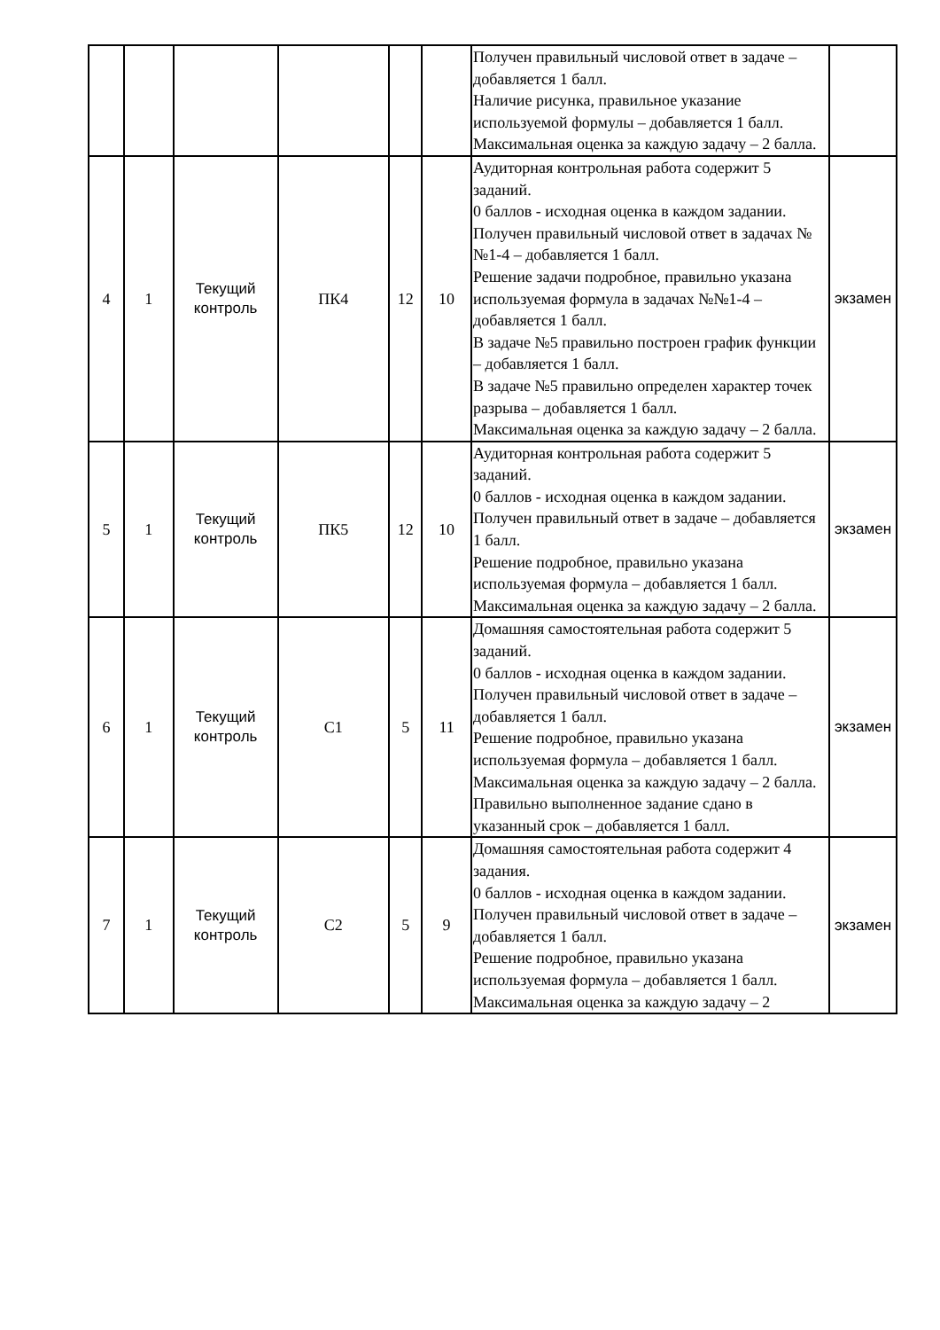| | | | | | | Получен правильный числовой ответ в задаче – добавляется 1 балл. Наличие рисунка, правильное указание используемой формулы – добавляется 1 балл. Максимальная оценка за каждую задачу – 2 балла. | |
| 4 | 1 | Текущий контроль | ПК4 | 12 | 10 | Аудиторная контрольная работа содержит 5 заданий. 0 баллов - исходная оценка в каждом задании. Получен правильный числовой ответ в задачах №№1-4 – добавляется 1 балл. Решение задачи подробное, правильно указана используемая формула в задачах №№1-4 – добавляется 1 балл. В задаче №5 правильно построен график функции – добавляется 1 балл. В задаче №5 правильно определен характер точек разрыва – добавляется 1 балл. Максимальная оценка за каждую задачу – 2 балла. | экзамен |
| 5 | 1 | Текущий контроль | ПК5 | 12 | 10 | Аудиторная контрольная работа содержит 5 заданий. 0 баллов - исходная оценка в каждом задании. Получен правильный ответ в задаче – добавляется 1 балл. Решение подробное, правильно указана используемая формула – добавляется 1 балл. Максимальная оценка за каждую задачу – 2 балла. | экзамен |
| 6 | 1 | Текущий контроль | С1 | 5 | 11 | Домашняя самостоятельная работа содержит 5 заданий. 0 баллов - исходная оценка в каждом задании. Получен правильный числовой ответ в задаче – добавляется 1 балл. Решение подробное, правильно указана используемая формула – добавляется 1 балл. Максимальная оценка за каждую задачу – 2 балла. Правильно выполненное задание сдано в указанный срок – добавляется 1 балл. | экзамен |
| 7 | 1 | Текущий контроль | С2 | 5 | 9 | Домашняя самостоятельная работа содержит 4 задания. 0 баллов - исходная оценка в каждом задании. Получен правильный числовой ответ в задаче – добавляется 1 балл. Решение подробное, правильно указана используемая формула – добавляется 1 балл. Максимальная оценка за каждую задачу – 2 | экзамен |